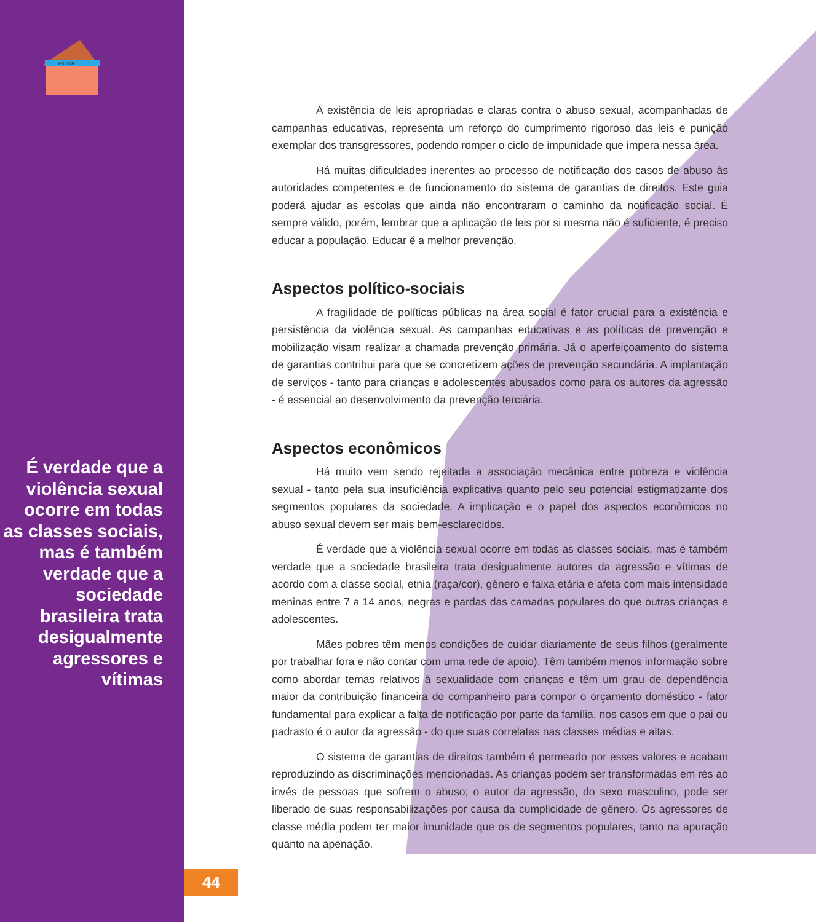escola
É verdade que a violência sexual ocorre em todas as classes sociais, mas é também verdade que a sociedade brasileira trata desigualmente agressores e vítimas
A existência de leis apropriadas e claras contra o abuso sexual, acompanhadas de campanhas educativas, representa um reforço do cumprimento rigoroso das leis e punição exemplar dos transgressores, podendo romper o ciclo de impunidade que impera nessa área.
Há muitas dificuldades inerentes ao processo de notificação dos casos de abuso às autoridades competentes e de funcionamento do sistema de garantias de direitos. Este guia poderá ajudar as escolas que ainda não encontraram o caminho da notificação social. É sempre válido, porém, lembrar que a aplicação de leis por si mesma não é suficiente, é preciso educar a população. Educar é a melhor prevenção.
Aspectos político-sociais
A fragilidade de políticas públicas na área social é fator crucial para a existência e persistência da violência sexual. As campanhas educativas e as políticas de prevenção e mobilização visam realizar a chamada prevenção primária. Já o aperfeiçoamento do sistema de garantias contribui para que se concretizem ações de prevenção secundária. A implantação de serviços - tanto para crianças e adolescentes abusados como para os autores da agressão - é essencial ao desenvolvimento da prevenção terciária.
Aspectos econômicos
Há muito vem sendo rejeitada a associação mecânica entre pobreza e violência sexual - tanto pela sua insuficiência explicativa quanto pelo seu potencial estigmatizante dos segmentos populares da sociedade. A implicação e o papel dos aspectos econômicos no abuso sexual devem ser mais bem-esclarecidos.
É verdade que a violência sexual ocorre em todas as classes sociais, mas é também verdade que a sociedade brasileira trata desigualmente autores da agressão e vítimas de acordo com a classe social, etnia (raça/cor), gênero e faixa etária e afeta com mais intensidade meninas entre 7 a 14 anos, negras e pardas das camadas populares do que outras crianças e adolescentes.
Mães pobres têm menos condições de cuidar diariamente de seus filhos (geralmente por trabalhar fora e não contar com uma rede de apoio). Têm também menos informação sobre como abordar temas relativos à sexualidade com crianças e têm um grau de dependência maior da contribuição financeira do companheiro para compor o orçamento doméstico - fator fundamental para explicar a falta de notificação por parte da família, nos casos em que o pai ou padrasto é o autor da agressão - do que suas correlatas nas classes médias e altas.
O sistema de garantias de direitos também é permeado por esses valores e acabam reproduzindo as discriminações mencionadas. As crianças podem ser transformadas em rés ao invés de pessoas que sofrem o abuso; o autor da agressão, do sexo masculino, pode ser liberado de suas responsabilizações por causa da cumplicidade de gênero. Os agressores de classe média podem ter maior imunidade que os de segmentos populares, tanto na apuração quanto na apenação.
44